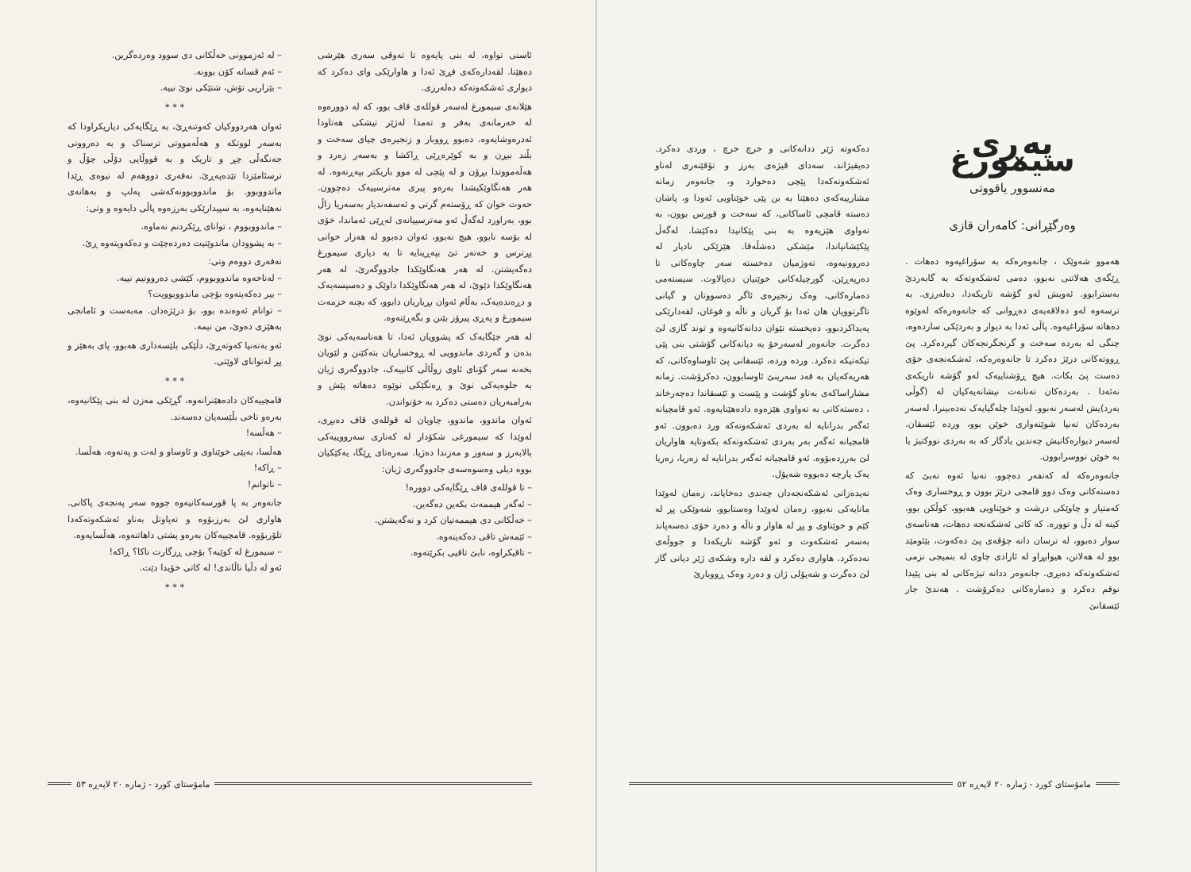پەڕی سیمورغ
مەنسوور یاقووتی
وەرگێڕانی: کامەران قازی
هەموو شەوێک ، جانەوەرەکە بە سۆراغیەوە دەهات . ڕێگەی هەلاتنی نەبوو، دەمی ئەشکەوتەکە بە گابەردێ بەسترابوو. ئەویش لەو گۆشە تاریکەدا، دەلەرزی. بە ترسەوە لەو دەلاقەیەی دەڕوانی کە جانەوەرەکە لەوێوە دەهاتە سۆراغیەوە. پاڵی ئەدا بە دیوار و بەردێکی ساردەوە، چنگی لە بەردە سەخت و گرنجگرنجەکان گیردەکرد. پێ ڕووتەکانی درێژ دەکرد تا جانەوەرەکە، ئەشکەنجەی خۆی دەست پێ بکات. هیچ ڕۆشناییەک لەو گۆشە تاریکەی نەئەدا . بەردەکان تەنانەت نیشانەیەکیان لە (گوڵی بەرد)یش لەسەر نەبوو. لەوێدا چلەگیایەک نەدەبینرا. لەسەر بەردەکان تەنیا شوێنەواری خوێن بوو، وردە ئێسقان. لەسەر دیوارەکانیش چەندین یادگار کە بە بەردی نووکتیژ یا بە خوێن نووسرابوون.
جانەوەرەکە لە کەنفەر دەچوو، تەنیا ئەوە نەبێ کە دەستەکانی وەک دوو قامچی درێژ بوون و ڕوخساری وەک کەمتیار و چاوێکی درشت و خوێناویی هەبوو، کوڵکن بوو، کینە لە دڵ و توورە. کە کاتی ئەشکەنجە دەهات، هەناسەی سوار دەبوو، لە ترسان دانە چۆقەی پێ دەکەوت، بێئومێد بوو لە هەلاتن، هیوابڕاو لە ئازادی چاوی لە بنمیچی نزمی ئەشکەوتەکە دەبڕی. جانەوەر ددانە تیژەکانی لە بنی پێیدا نوقم دەکرد و دەمارەکانی دەکرۆشت . هەندێ جار ئێسقانێ
دەکەوتە ژێر ددانەکانی و خرچ خرچ ، وردی دەکرد. دەیقیژاند، سەدای قیژەی بەرز و تۆقێنەری لەناو ئەشکەوتەکەدا پێچی دەخوارد و، جانەوەر زمانە مشارییەکەی دەهێنا بە بن پێی خوێناویی ئەودا و، پاشان دەستە قامچی ئاساکانی، کە سەخت و قورس بوون، بە تەواوی هێزیەوە بە بنی پێکانیدا دەکێشا. لەگەڵ پێکێشانیاندا، مێشکی دەشڵەقا. هێزێکی نادیار لە دەروونیەوە، تەوژمیان دەخستە سەر چاوەکانی تا دەرپەڕێن. گورچیلەکانی خوێنیان دەپالاوت. سیستەمی دەمارەکانی، وەک زنجیرەی ئاگر دەسووتان و گیانی تاگرتوویان هان ئەدا بۆ گریان و ناڵە و فوغان، لقەدارێکی پەیداکردبوو، دەیخستە نێوان ددانەکانیەوە و توند گازی لێ دەگرت. جانەوەر لەسەرخۆ بە دیانەکانی گۆشتی بنی پێی تیکەتیکە دەکرد. وردە وردە، ئێسقانی پێ ئاوساوەکانی، کە هەریەکەیان بە قەد سەرینێ ئاوسابوون، دەکرۆشت. زمانە مشاراساکەی بەناو گۆشت و پێست و ئێسقاندا دەچەرخاند ، دەستەکانی بە تەواوی هێزەوە دادەهێنایەوە. ئەو قامچیانە ئەگەر بدرانایە لە بەردی ئەشکەوتەکە ورد دەبوون. ئەو قامچیانە ئەگەر بەر بەردی ئەشکەوتەکە بکەوتایە هاواریان لێ بەرزدەبۆوە. ئەو قامچیانە ئەگەر بدرانایە لە زەریا، زەریا یەک پارچە دەبووە شەپۆل.
نەیدەزانی ئەشکەنجەدان چەندی دەخایاند، زەمان لەوێدا مانایەکی نەبوو، زەمان لەوێدا وەستابوو، شەوێکی پڕ لە کێم و خوێناوی و پڕ لە هاوار و ناڵە و دەرد خۆی دەسەپاند بەسەر ئەشکەوت و ئەو گۆشە تاریکەدا و جووڵەی نەدەکرد. هاواری دەکرد و لقە دارە وشکەی ژێر دیانی گاز لێ دەگرت و شەپۆلی ژان و دەرد وەک ڕووبارێ
مامۆستای کورد - ژمارە ٢٠ لاپەڕە ٥٢
ئاسنی تواوە، لە بنی پایەوە تا تەوقی سەری هێرشی دەهێنا. لقەدارەکەی فڕێ ئەدا و هاوارێکی وای دەکرد کە دیواری ئەشکەوتەکە دەلەرزی.
هێلانەی سیمورغ لەسەر قوللەی قاف بوو، کە لە دوورەوە لە خەرمانەی بەفر و تەمدا لەژێر تیشکی هەتاودا ئەدرەوشایەوە. دەبوو ڕووبار و زنجیرەی چیای سەخت و بڵند ببڕن و بە کوێرەڕێی ڕاکشا و بەسەر زەرد و هەڵەمووتدا بڕۆن و لە پێچی لە موو باریکتر بپەڕنەوە. لە هەر هەنگاوێکیشدا بەرەو پیری مەترسییەک دەچوون. حەوت خوان کە ڕۆستەم گرتی و ئەسفەندیار بەسەریا زاڵ بوو، بەراورد لەگەڵ ئەو مەترسییانەی لەڕێی ئەماندا، خۆی لە بۆسە نابوو، هیچ نەبوو، ئەوان دەبوو لە هەزار خوانی پڕترس و خەتەر تێ بپەڕینایە تا بە دیاری سیمورغ دەگەیشتن. لە هەر هەنگاوێکدا جادووگەرێ، لە هەر هەنگاوێکدا دێوێ، لە هەر هەنگاوێکدا داوێک و دەسیسەیەک و دڕەندەیەک، بەڵام ئەوان بڕیاریان دابوو، کە بچنە خزمەت سیمورغ و پەڕی پیرۆز بێنن و بگەڕێنەوە.
لە هەر جێگایەک کە پشوویان ئەدا، تا هەناسەیەکی نوێ بدەن و گەردی ماندوویی لە ڕوخساریان بتەکێنن و لێویان بخەنە سەر گۆنای ئاوی زوڵاڵی کانییەک، جادووگەری ژیان بە جلوەیەکی نوێ و ڕەنگێکی نوێوە دەهاتە پێش و بەرامبەریان دەستی دەکرد بە خۆنواندن.
ئەوان ماندوو، ماندوو، چاویان لە قوللەی قاف دەبڕی، لەوێدا کە سیمورغی شکۆدار لە کەناری سەرووییەکی بالابەرز و سەوز و مەزندا دەژیا. سەرەتای ڕێگا، یەکێکیان بووە دیلی وەسوەسەی جادووگەری ژیان:
– تا قوللەی قاف ڕێگایەکی دوورە!
– ئەگەر هیممەت بکەین دەگەین.
– خەڵکانی دی هیممەتیان کرد و نەگەیشتن.
– ئێمەش تاقی دەکەینەوە.
– تاقیکراوە، نابێ تاقیی بکرێتەوە.
– لە ئەزموونی خەڵکانی دی سوود وەردەگرین.
– ئەم قسانە کۆن بوونە.
– بێزاریی تۆش، شتێکی نوێ نییە.
* * *
ئەوان هەردووکیان کەوتنەڕێ، بە ڕێگایەکی دیاریکراودا کە بەسەر لووتکە و هەڵەمووتی ترسناک و بە دەروونی جەنگەڵی چڕ و تاریک و بە قووڵایی دۆڵی چۆڵ و ترسئامێزدا تێدەپەڕێ. نەفەری دووهەم لە نیوەی ڕێدا ماندووبوو. بۆ ماندووبوونەکەشی پەلپ و بەهانەی نەهێنایەوە، بە سپیدارێکی بەرزەوە پاڵی دایەوە و وتی:
– ماندووبووم ، توانای ڕێکردنم نەماوە.
– بە پشوودان ماندوێتیت دەردەچێت و دەکەویتەوە ڕێ.
نەفەری دووەم وتی:
– لەناخەوە ماندووبووم، کێشی دەروونیم نییە.
– بیر دەکەیتەوە بۆچی ماندووبوویت؟
– توانام ئەوەندە بوو، بۆ درێژەدان. مەبەست و ئامانجی بەهێزی دەوێ، من نیمە.
ئەو بەتەنیا کەوتەڕێ، دڵێکی بلێسەداری هەبوو، پای بەهێز و پڕ لەتوانای لاوێتی.
* * *
قامچییەکان دادەهێنرانەوە، گڕێکی مەزن لە بنی پێکانیەوە، بەرەو ناخی بڵێسەیان دەسەند.
– هەڵسە!
هەڵسا، بەپێی خوێناوی و ئاوساو و لەت و پەتەوە، هەڵسا.
– ڕاکە!
– ناتوانم!
جانەوەر بە پا قورسەکانیەوە چووە سەر پەنجەی پاکانی. هاواری لێ بەرزبۆوە و تەپاوتل بەناو ئەشکەوتەکەدا تلۆربۆوە. قامچییەکان بەرەو پشتی داهاتنەوە، هەڵسایەوە.
– سیمورغ لە کوێیە؟ بۆچی ڕزگارت ناکا؟ ڕاکە!
ئەو لە دڵیا ناڵاندی! لە کاتی خۆیدا دێت.
* * *
مامۆستای کورد - ژمارە ٢٠ لاپەڕە ٥٣